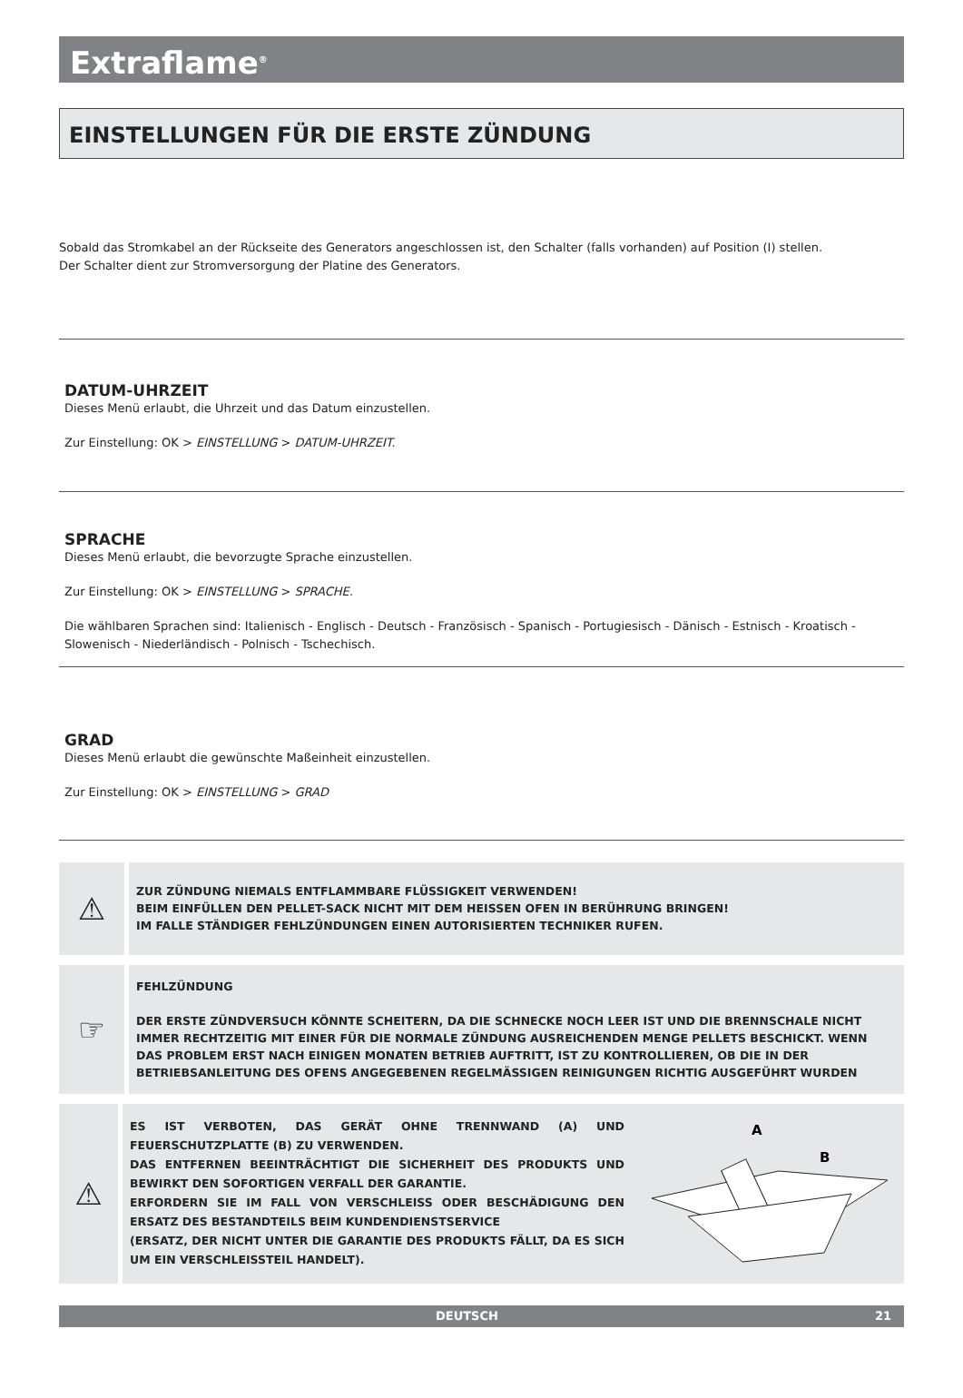Extraflame<sup>®</sup>
EINSTELLUNGEN FÜR DIE ERSTE ZÜNDUNG
Sobald das Stromkabel an der Rückseite des Generators angeschlossen ist, den Schalter (falls vorhanden) auf Position (I) stellen.
Der Schalter dient zur Stromversorgung der Platine des Generators.
DATUM-UHRZEIT
Dieses Menü erlaubt, die Uhrzeit und das Datum einzustellen.
Zur Einstellung: OK > EINSTELLUNG > DATUM-UHRZEIT.
SPRACHE
Dieses Menü erlaubt, die bevorzugte Sprache einzustellen.
Zur Einstellung: OK > EINSTELLUNG > SPRACHE.
Die wählbaren Sprachen sind: Italienisch - Englisch - Deutsch - Französisch - Spanisch - Portugiesisch - Dänisch - Estnisch - Kroatisch - Slowenisch - Niederländisch - Polnisch - Tschechisch.
GRAD
Dieses Menü erlaubt die gewünschte Maßeinheit einzustellen.
Zur Einstellung: OK > EINSTELLUNG > GRAD
⚠
ZUR ZÜNDUNG NIEMALS ENTFLAMMBARE FLÜSSIGKEIT VERWENDEN!
BEIM EINFÜLLEN DEN PELLET-SACK NICHT MIT DEM HEISSEN OFEN IN BERÜHRUNG BRINGEN!
IM FALLE STÄNDIGER FEHLZÜNDUNGEN EINEN AUTORISIERTEN TECHNIKER RUFEN.
☞
FEHLZÜNDUNG
DER ERSTE ZÜNDVERSUCH KÖNNTE SCHEITERN, DA DIE SCHNECKE NOCH LEER IST UND DIE BRENNSCHALE NICHT IMMER RECHTZEITIG MIT EINER FÜR DIE NORMALE ZÜNDUNG AUSREICHENDEN MENGE PELLETS BESCHICKT. WENN DAS PROBLEM ERST NACH EINIGEN MONATEN BETRIEB AUFTRITT, IST ZU KONTROLLIEREN, OB DIE IN DER BETRIEBSANLEITUNG DES OFENS ANGEGEBENEN REGELMÄSSIGEN REINIGUNGEN RICHTIG AUSGEFÜHRT WURDEN
⚠
ES IST VERBOTEN, DAS GERÄT OHNE TRENNWAND (A) UND FEUERSCHUTZPLATTE (B) ZU VERWENDEN.
DAS ENTFERNEN BEEINTRÄCHTIGT DIE SICHERHEIT DES PRODUKTS UND BEWIRKT DEN SOFORTIGEN VERFALL DER GARANTIE.
ERFORDERN SIE IM FALL VON VERSCHLEISS ODER BESCHÄDIGUNG DEN ERSATZ DES BESTANDTEILS BEIM KUNDENDIENSTSERVICE
(ERSATZ, DER NICHT UNTER DIE GARANTIE DES PRODUKTS FÄLLT, DA ES SICH UM EIN VERSCHLEISSTEIL HANDELT).
A
B
DEUTSCH 21